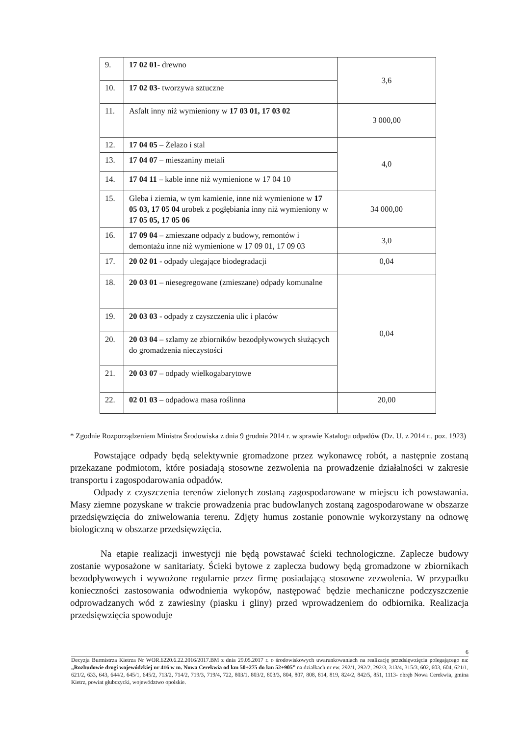| 9. | 17 02 01 - drewno | 3,6 |
| 10. | 17 02 03 - tworzywa sztuczne | |
| 11. | Asfalt inny niż wymieniony w 17 03 01, 17 03 02 | 3 000,00 |
| 12. | 17 04 05 – Żelazo i stal | 4,0 |
| 13. | 17 04 07 – mieszaniny metali | |
| 14. | 17 04 11 – kable inne niż wymienione w 17 04 10 | |
| 15. | Gleba i ziemia, w tym kamienie, inne niż wymienione w 17 05 03, 17 05 04 urobek z pogłębiania inny niż wymieniony w 17 05 05, 17 05 06 | 34 000,00 |
| 16. | 17 09 04 – zmieszane odpady z budowy, remontów i demontażu inne niż wymienione w 17 09 01, 17 09 03 | 3,0 |
| 17. | 20 02 01 - odpady ulegające biodegradacji | 0,04 |
| 18. | 20 03 01 – niesegregowane (zmieszane) odpady komunalne | 0,04 |
| 19. | 20 03 03 - odpady z czyszczenia ulic i placów | |
| 20. | 20 03 04 – szlamy ze zbiorników bezodpływowych służących do gromadzenia nieczystości | |
| 21. | 20 03 07 – odpady wielkogabarytowe | |
| 22. | 02 01 03 – odpadowa masa roślinna | 20,00 |
* Zgodnie Rozporządzeniem Ministra Środowiska z dnia 9 grudnia 2014 r. w sprawie Katalogu odpadów (Dz. U. z 2014 r., poz. 1923)
Powstające odpady będą selektywnie gromadzone przez wykonawcę robót, a następnie zostaną przekazane podmiotom, które posiadają stosowne zezwolenia na prowadzenie działalności w zakresie transportu i zagospodarowania odpadów.
Odpady z czyszczenia terenów zielonych zostaną zagospodarowane w miejscu ich powstawania. Masy ziemne pozyskane w trakcie prowadzenia prac budowlanych zostaną zagospodarowane w obszarze przedsięwzięcia do zniwelowania terenu. Zdjęty humus zostanie ponownie wykorzystany na odnowę biologiczną w obszarze przedsięwzięcia.
Na etapie realizacji inwestycji nie będą powstawać ścieki technologiczne. Zaplecze budowy zostanie wyposażone w sanitariaty. Ścieki bytowe z zaplecza budowy będą gromadzone w zbiornikach bezodpływowych i wywożone regularnie przez firmę posiadającą stosowne zezwolenia. W przypadku konieczności zastosowania odwodnienia wykopów, następować będzie mechaniczne podczyszczenie odprowadzanych wód z zawiesiny (piasku i gliny) przed wprowadzeniem do odbiornika. Realizacja przedsięwzięcia spowoduje
6
Decyzja Burmistrza Kietrza Nr WOR.6220.6.22.2016/2017.BM z dnia 29.05.2017 r. o środowiskowych uwarunkowaniach na realizację przedsięwzięcia polegającego na: „Rozbudowie drogi wojewódzkiej nr 416 w m. Nowa Cerekwia od km 50+275 do km 52+905” na działkach nr ew. 292/1, 292/2, 292/3, 313/4, 315/3, 602, 603, 604, 621/1, 621/2, 633, 643, 644/2, 645/1, 645/2, 713/2, 714/2, 719/3, 719/4, 722, 803/1, 803/2, 803/3, 804, 807, 808, 814, 819, 824/2, 842/5, 851, 1113- obręb Nowa Cerekwia, gmina Kietrz, powiat głubczycki, województwo opolskie.